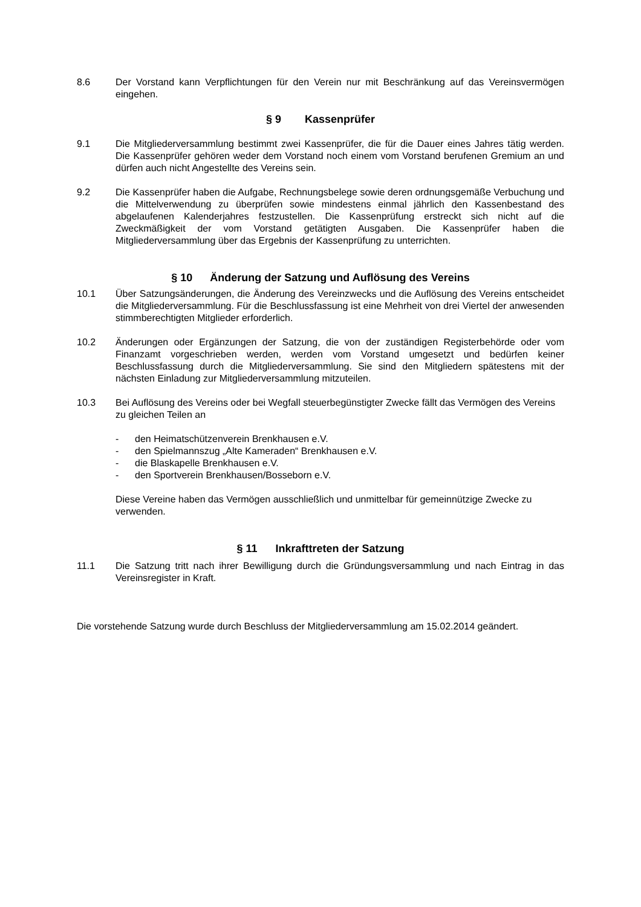8.6 Der Vorstand kann Verpflichtungen für den Verein nur mit Beschränkung auf das Vereinsvermögen eingehen.
§ 9 Kassenprüfer
9.1 Die Mitgliederversammlung bestimmt zwei Kassenprüfer, die für die Dauer eines Jahres tätig werden. Die Kassenprüfer gehören weder dem Vorstand noch einem vom Vorstand berufenen Gremium an und dürfen auch nicht Angestellte des Vereins sein.
9.2 Die Kassenprüfer haben die Aufgabe, Rechnungsbelege sowie deren ordnungsgemäße Verbuchung und die Mittelverwendung zu überprüfen sowie mindestens einmal jährlich den Kassenbestand des abgelaufenen Kalenderjahres festzustellen. Die Kassenprüfung erstreckt sich nicht auf die Zweckmäßigkeit der vom Vorstand getätigten Ausgaben. Die Kassenprüfer haben die Mitgliederversammlung über das Ergebnis der Kassenprüfung zu unterrichten.
§ 10 Änderung der Satzung und Auflösung des Vereins
10.1 Über Satzungsänderungen, die Änderung des Vereinzwecks und die Auflösung des Vereins entscheidet die Mitgliederversammlung. Für die Beschlussfassung ist eine Mehrheit von drei Viertel der anwesenden stimmberechtigten Mitglieder erforderlich.
10.2 Änderungen oder Ergänzungen der Satzung, die von der zuständigen Registerbehörde oder vom Finanzamt vorgeschrieben werden, werden vom Vorstand umgesetzt und bedürfen keiner Beschlussfassung durch die Mitgliederversammlung. Sie sind den Mitgliedern spätestens mit der nächsten Einladung zur Mitgliederversammlung mitzuteilen.
10.3 Bei Auflösung des Vereins oder bei Wegfall steuerbegünstigter Zwecke fällt das Vermögen des Vereins zu gleichen Teilen an
- den Heimatschützenverein Brenkhausen e.V.
- den Spielmannszug „Alte Kameraden“ Brenkhausen e.V.
- die Blaskapelle Brenkhausen e.V.
- den Sportverein Brenkhausen/Bosseborn e.V.
Diese Vereine haben das Vermögen ausschließlich und unmittelbar für gemeinnützige Zwecke zu verwenden.
§ 11 Inkrafttreten der Satzung
11.1 Die Satzung tritt nach ihrer Bewilligung durch die Gründungsversammlung und nach Eintrag in das Vereinsregister in Kraft.
Die vorstehende Satzung wurde durch Beschluss der Mitgliederversammlung am 15.02.2014 geändert.